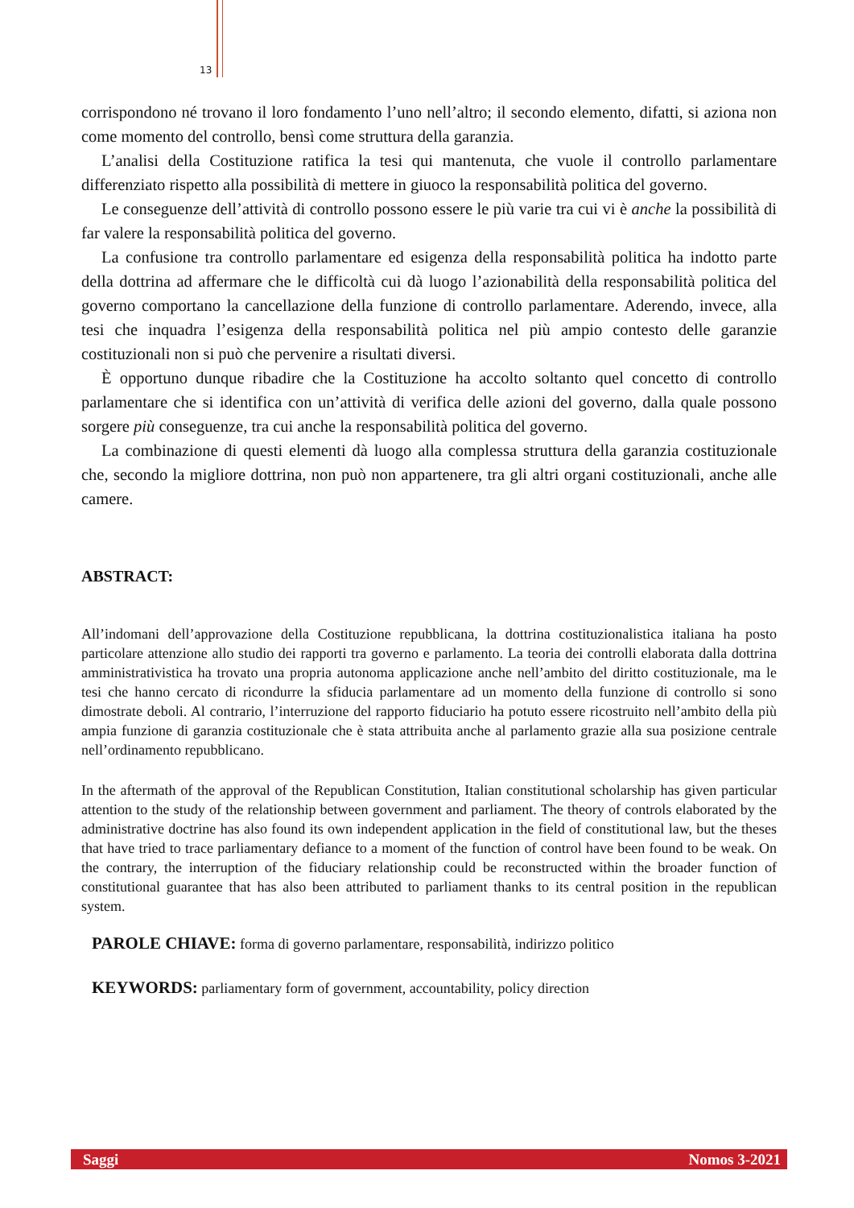13
corrispondono né trovano il loro fondamento l’uno nell’altro; il secondo elemento, difatti, si aziona non come momento del controllo, bensì come struttura della garanzia.
L’analisi della Costituzione ratifica la tesi qui mantenuta, che vuole il controllo parlamentare differenziato rispetto alla possibilità di mettere in giuoco la responsabilità politica del governo.
Le conseguenze dell’attività di controllo possono essere le più varie tra cui vi è anche la possibilità di far valere la responsabilità politica del governo.
La confusione tra controllo parlamentare ed esigenza della responsabilità politica ha indotto parte della dottrina ad affermare che le difficoltà cui dà luogo l’azionabilità della responsabilità politica del governo comportano la cancellazione della funzione di controllo parlamentare. Aderendo, invece, alla tesi che inquadra l’esigenza della responsabilità politica nel più ampio contesto delle garanzie costituzionali non si può che pervenire a risultati diversi.
È opportuno dunque ribadire che la Costituzione ha accolto soltanto quel concetto di controllo parlamentare che si identifica con un’attività di verifica delle azioni del governo, dalla quale possono sorgere più conseguenze, tra cui anche la responsabilità politica del governo.
La combinazione di questi elementi dà luogo alla complessa struttura della garanzia costituzionale che, secondo la migliore dottrina, non può non appartenere, tra gli altri organi costituzionali, anche alle camere.
ABSTRACT:
All’indomani dell’approvazione della Costituzione repubblicana, la dottrina costituzionalistica italiana ha posto particolare attenzione allo studio dei rapporti tra governo e parlamento. La teoria dei controlli elaborata dalla dottrina amministrativistica ha trovato una propria autonoma applicazione anche nell’ambito del diritto costituzionale, ma le tesi che hanno cercato di ricondurre la sfiducia parlamentare ad un momento della funzione di controllo si sono dimostrate deboli. Al contrario, l’interruzione del rapporto fiduciario ha potuto essere ricostruito nell’ambito della più ampia funzione di garanzia costituzionale che è stata attribuita anche al parlamento grazie alla sua posizione centrale nell’ordinamento repubblicano.
In the aftermath of the approval of the Republican Constitution, Italian constitutional scholarship has given particular attention to the study of the relationship between government and parliament. The theory of controls elaborated by the administrative doctrine has also found its own independent application in the field of constitutional law, but the theses that have tried to trace parliamentary defiance to a moment of the function of control have been found to be weak. On the contrary, the interruption of the fiduciary relationship could be reconstructed within the broader function of constitutional guarantee that has also been attributed to parliament thanks to its central position in the republican system.
PAROLE CHIAVE: forma di governo parlamentare, responsabilità, indirizzo politico
KEYWORDS: parliamentary form of government, accountability, policy direction
Saggi Nomos 3-2021